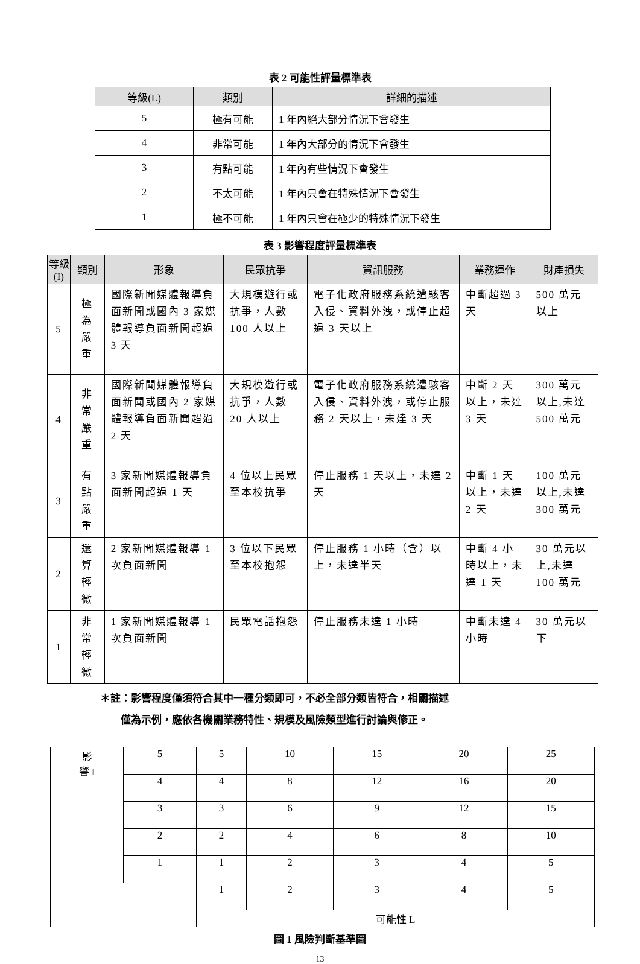表 2 可能性評量標準表
| 等級(L) | 類別 | 詳細的描述 |
| --- | --- | --- |
| 5 | 極有可能 | 1 年內絕大部分情況下會發生 |
| 4 | 非常可能 | 1 年內大部分的情況下會發生 |
| 3 | 有點可能 | 1 年內有些情況下會發生 |
| 2 | 不太可能 | 1 年內只會在特殊情況下會發生 |
| 1 | 極不可能 | 1 年內只會在極少的特殊情況下發生 |
表 3 影響程度評量標準表
| 等級(I) | 類別 | 形象 | 民眾抗爭 | 資訊服務 | 業務運作 | 財產損失 |
| --- | --- | --- | --- | --- | --- | --- |
| 5 | 極為嚴重 | 國際新聞媒體報導負面新聞或國內 3 家媒體報導負面新聞超過 3 天 | 大規模遊行或抗爭，人數 100 人以上 | 電子化政府服務系統遭駭客入侵、資料外洩，或停止超過 3 天以上 | 中斷超過 3 天 | 500 萬元以上 |
| 4 | 非常嚴重 | 國際新聞媒體報導負面新聞或國內 2 家媒體報導負面新聞超過 2 天 | 大規模遊行或抗爭，人數 20 人以上 | 電子化政府服務系統遭駭客入侵、資料外洩，或停止服務 2 天以上，未達 3 天 | 中斷 2 天以上，未達 3 天 | 300 萬元以上,未達 500 萬元 |
| 3 | 有點嚴重 | 3 家新聞媒體報導負面新聞超過 1 天 | 4 位以上民眾至本校抗爭 | 停止服務 1 天以上，未達 2 天 | 中斷 1 天以上，未達 2 天 | 100 萬元以上,未達 300 萬元 |
| 2 | 還算輕微 | 2 家新聞媒體報導 1 次負面新聞 | 3 位以下民眾至本校抱怨 | 停止服務 1 小時（含）以上，未達半天 | 中斷 4 小時以上，未達 1 天 | 30 萬元以上,未達 100 萬元 |
| 1 | 非常輕微 | 1 家新聞媒體報導 1 次負面新聞 | 民眾電話抱怨 | 停止服務未達 1 小時 | 中斷未達 4 小時 | 30 萬元以下 |
＊註：影響程度僅須符合其中一種分類即可，不必全部分類皆符合，相關描述
　　僅為示例，應依各機關業務特性、規模及風險類型進行討論與修正。
| 影 響 I | 5 | 5 | 10 | 15 | 20 | 25 |
| | 4 | 4 | 8 | 12 | 16 | 20 |
| | 3 | 3 | 6 | 9 | 12 | 15 |
| | 2 | 2 | 4 | 6 | 8 | 10 |
| | 1 | 1 | 2 | 3 | 4 | 5 |
| | | 1 | 2 | 3 | 4 | 5 |
| | | 可能性 L | | | | |
圖 1 風險判斷基準圖
13